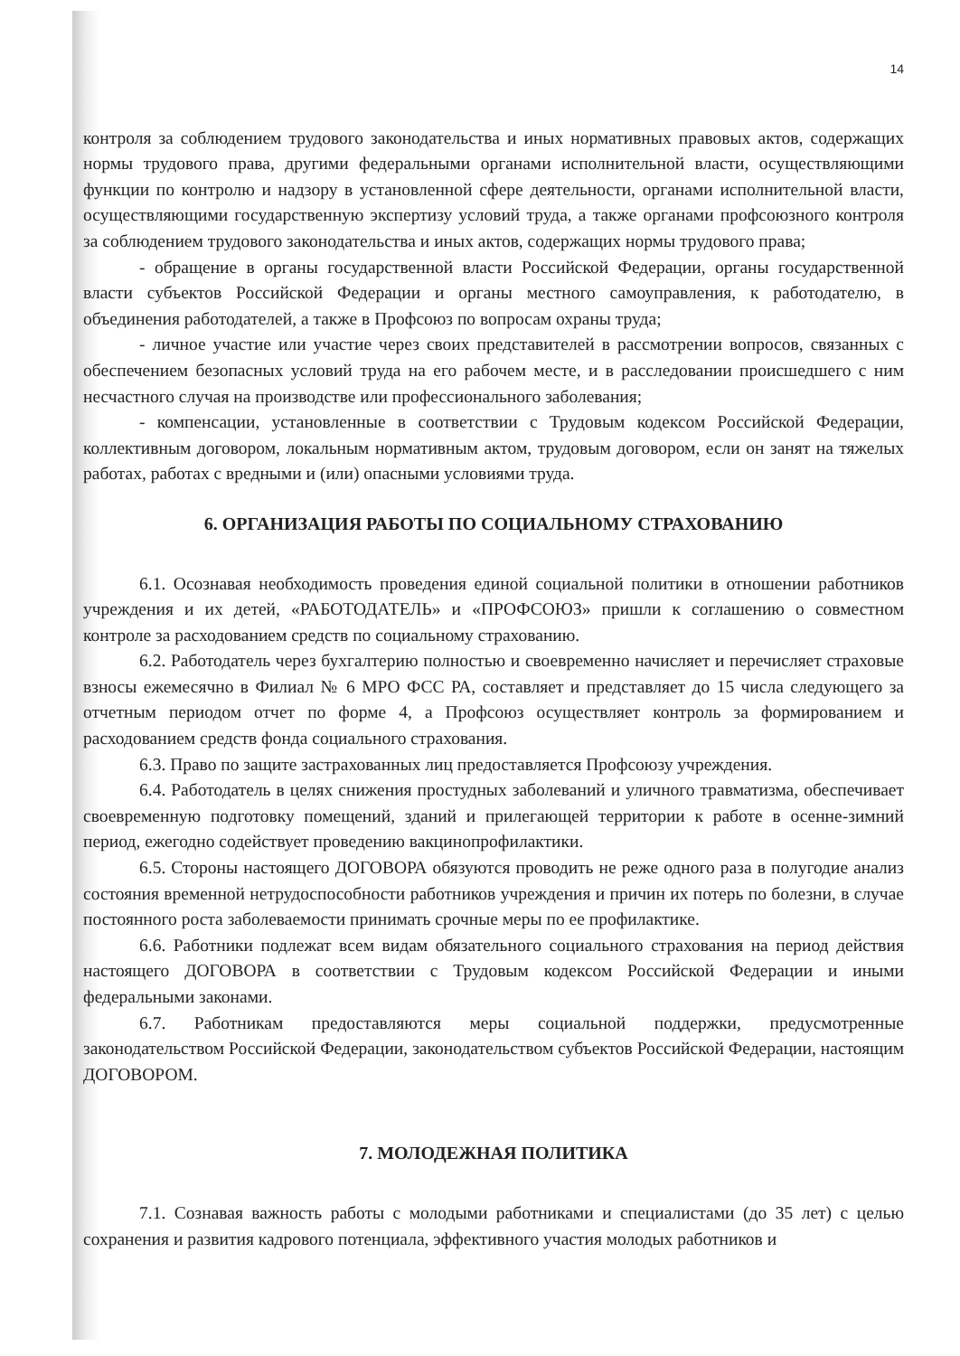14
контроля за соблюдением трудового законодательства и иных нормативных правовых актов, содержащих нормы трудового права, другими федеральными органами исполнительной власти, осуществляющими функции по контролю и надзору в установленной сфере деятельности, органами исполнительной власти, осуществляющими государственную экспертизу условий труда, а также органами профсоюзного контроля за соблюдением трудового законодательства и иных актов, содержащих нормы трудового права;
- обращение в органы государственной власти Российской Федерации, органы государственной власти субъектов Российской Федерации и органы местного самоуправления, к работодателю, в объединения работодателей, а также в Профсоюз по вопросам охраны труда;
- личное участие или участие через своих представителей в рассмотрении вопросов, связанных с обеспечением безопасных условий труда на его рабочем месте, и в расследовании происшедшего с ним несчастного случая на производстве или профессионального заболевания;
- компенсации, установленные в соответствии с Трудовым кодексом Российской Федерации, коллективным договором, локальным нормативным актом, трудовым договором, если он занят на тяжелых работах, работах с вредными и (или) опасными условиями труда.
6. ОРГАНИЗАЦИЯ РАБОТЫ ПО СОЦИАЛЬНОМУ СТРАХОВАНИЮ
6.1. Осознавая необходимость проведения единой социальной политики в отношении работников учреждения и их детей, «РАБОТОДАТЕЛЬ» и «ПРОФСОЮЗ» пришли к соглашению о совместном контроле за расходованием средств по социальному страхованию.
6.2. Работодатель через бухгалтерию полностью и своевременно начисляет и перечисляет страховые взносы ежемесячно в Филиал № 6 МРО ФСС РА, составляет и представляет до 15 числа следующего за отчетным периодом отчет по форме 4, а Профсоюз осуществляет контроль за формированием и расходованием средств фонда социального страхования.
6.3. Право по защите застрахованных лиц предоставляется Профсоюзу учреждения.
6.4. Работодатель в целях снижения простудных заболеваний и уличного травматизма, обеспечивает своевременную подготовку помещений, зданий и прилегающей территории к работе в осенне-зимний период, ежегодно содействует проведению вакцинопрофилактики.
6.5. Стороны настоящего ДОГОВОРА обязуются проводить не реже одного раза в полугодие анализ состояния временной нетрудоспособности работников учреждения и причин их потерь по болезни, в случае постоянного роста заболеваемости принимать срочные меры по ее профилактике.
6.6. Работники подлежат всем видам обязательного социального страхования на период действия настоящего ДОГОВОРА в соответствии с Трудовым кодексом Российской Федерации и иными федеральными законами.
6.7. Работникам предоставляются меры социальной поддержки, предусмотренные законодательством Российской Федерации, законодательством субъектов Российской Федерации, настоящим ДОГОВОРОМ.
7. МОЛОДЕЖНАЯ ПОЛИТИКА
7.1. Сознавая важность работы с молодыми работниками и специалистами (до 35 лет) с целью сохранения и развития кадрового потенциала, эффективного участия молодых работников и